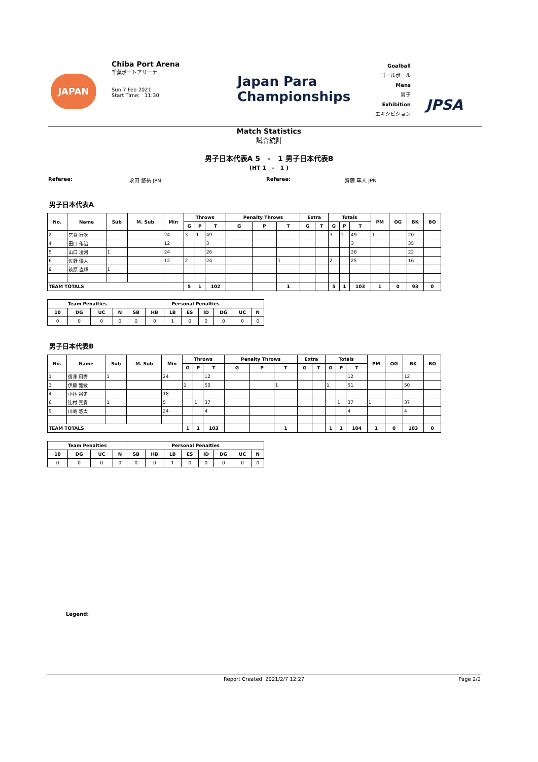Chiba Port Arena
千葉ポートアリーナ
Sun 7 Feb 2021
Start Time: 11:30
JAPAN
Japan Para
Championships
Goalball
ゴールボール
Mens
男子
Exhibition
エキシビション
JPSA
Match Statistics
試合統計
男子日本代表A 5 - 1 男子日本代表B
(HT 1 - 1 )
Referee: 永田 悠祐 JPN Referee: 齋藤 隼人 JPN
男子日本代表A
| No. | Name | Sub | M. Sub | Min | Throws | | | Penalty Throws | | | Extra | | Totals | | | PM | OG | BK | BO |
| --- | --- | --- | --- | --- | --- | --- | --- | --- | --- | --- | --- | --- | --- | --- | --- | --- | --- | --- | --- |
| | | | | | G | P | T | G | P | T | G | T | G | P | T | | | | |
| 2 | 宮食 行次 | | | 24 | 3 | 1 | 49 | | | | | | 3 | 1 | 49 | 1 | | 20 | |
| 4 | 田口 侑治 | | | 12 | | | 3 | | | | | | | | 3 | | | 35 | |
| 5 | 山口 凌河 | 1 | | 24 | | | 26 | | | | | | | | 26 | | | 22 | |
| 6 | 佐野 優人 | | | 12 | 2 | | 24 | | | 1 | | | 2 | | 25 | | | 16 | |
| 9 | 萩原 直輝 | 1 | | | | | | | | | | | | | | | | | |
| TEAM TOTALS | | | | | 5 | 1 | 102 | | | 1 | | | 5 | 1 | 103 | 1 | 0 | 93 | 0 |
| Team Penalties | | | | Personal Penalties | | | | | | | |
| --- | --- | --- | --- | --- | --- | --- | --- | --- | --- | --- | --- |
| 10 | DG | UC | N | SB | HB | LB | ES | ID | DG | UC | N |
| 0 | 0 | 0 | 0 | 0 | 0 | 1 | 0 | 0 | 0 | 0 | 0 |
男子日本代表B
| No. | Name | Sub | M. Sub | Min | Throws | | | Penalty Throws | | | Extra | | Totals | | | PM | OG | BK | BO |
| --- | --- | --- | --- | --- | --- | --- | --- | --- | --- | --- | --- | --- | --- | --- | --- | --- | --- | --- | --- |
| | | | | | G | P | T | G | P | T | G | T | G | P | T | | | | |
| 1 | 信澤 用秀 | 1 | | 24 | | | 12 | | | | | | | | 12 | | | 12 | |
| 3 | 伊藤 雅敏 | | | | 1 | | 50 | | | 1 | | | 1 | | 51 | | | 50 | |
| 4 | 小林 裕史 | | | 18 | | | | | | | | | | | | | | | |
| 6 | 辻村 真貴 | 1 | | 5 | | 1 | 37 | | | | | | | 1 | 37 | 1 | | 37 | |
| 9 | 川嶋 悠太 | | | 24 | | | 4 | | | | | | | | 4 | | | 4 | |
| TEAM TOTALS | | | | | 1 | 1 | 103 | | | 1 | | | 1 | 1 | 104 | 1 | 0 | 103 | 0 |
| Team Penalties | | | | Personal Penalties | | | | | | | |
| --- | --- | --- | --- | --- | --- | --- | --- | --- | --- | --- | --- |
| 10 | DG | UC | N | SB | HB | LB | ES | ID | DG | UC | N |
| 0 | 0 | 0 | 0 | 0 | 0 | 1 | 0 | 0 | 0 | 0 | 0 |
Legend:
Report Created 2021/2/7 12:27 Page 2/2